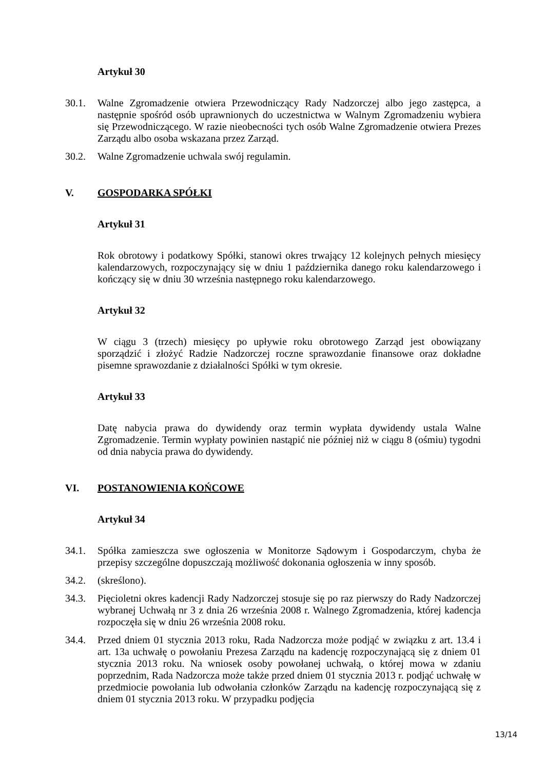Artykuł 30
30.1. Walne Zgromadzenie otwiera Przewodniczący Rady Nadzorczej albo jego zastępca, a następnie spośród osób uprawnionych do uczestnictwa w Walnym Zgromadzeniu wybiera się Przewodniczącego. W razie nieobecności tych osób Walne Zgromadzenie otwiera Prezes Zarządu albo osoba wskazana przez Zarząd.
30.2. Walne Zgromadzenie uchwala swój regulamin.
V. GOSPODARKA SPÓŁKI
Artykuł 31
Rok obrotowy i podatkowy Spółki, stanowi okres trwający 12 kolejnych pełnych miesięcy kalendarzowych, rozpoczynający się w dniu 1 października danego roku kalendarzowego i kończący się w dniu 30 września następnego roku kalendarzowego.
Artykuł 32
W ciągu 3 (trzech) miesięcy po upływie roku obrotowego Zarząd jest obowiązany sporządzić i złożyć Radzie Nadzorczej roczne sprawozdanie finansowe oraz dokładne pisemne sprawozdanie z działalności Spółki w tym okresie.
Artykuł 33
Datę nabycia prawa do dywidendy oraz termin wypłata dywidendy ustala Walne Zgromadzenie. Termin wypłaty powinien nastąpić nie później niż w ciągu 8 (ośmiu) tygodni od dnia nabycia prawa do dywidendy.
VI. POSTANOWIENIA KOŃCOWE
Artykuł 34
34.1. Spółka zamieszcza swe ogłoszenia w Monitorze Sądowym i Gospodarczym, chyba że przepisy szczególne dopuszczają możliwość dokonania ogłoszenia w inny sposób.
34.2. (skreślono).
34.3. Pięcioletni okres kadencji Rady Nadzorczej stosuje się po raz pierwszy do Rady Nadzorczej wybranej Uchwałą nr 3 z dnia 26 września 2008 r. Walnego Zgromadzenia, której kadencja rozpoczęła się w dniu 26 września 2008 roku.
34.4. Przed dniem 01 stycznia 2013 roku, Rada Nadzorcza może podjąć w związku z art. 13.4 i art. 13a uchwałę o powołaniu Prezesa Zarządu na kadencję rozpoczynającą się z dniem 01 stycznia 2013 roku. Na wniosek osoby powołanej uchwałą, o której mowa w zdaniu poprzednim, Rada Nadzorcza może także przed dniem 01 stycznia 2013 r. podjąć uchwałę w przedmiocie powołania lub odwołania członków Zarządu na kadencję rozpoczynającą się z dniem 01 stycznia 2013 roku. W przypadku podjęcia
13/14